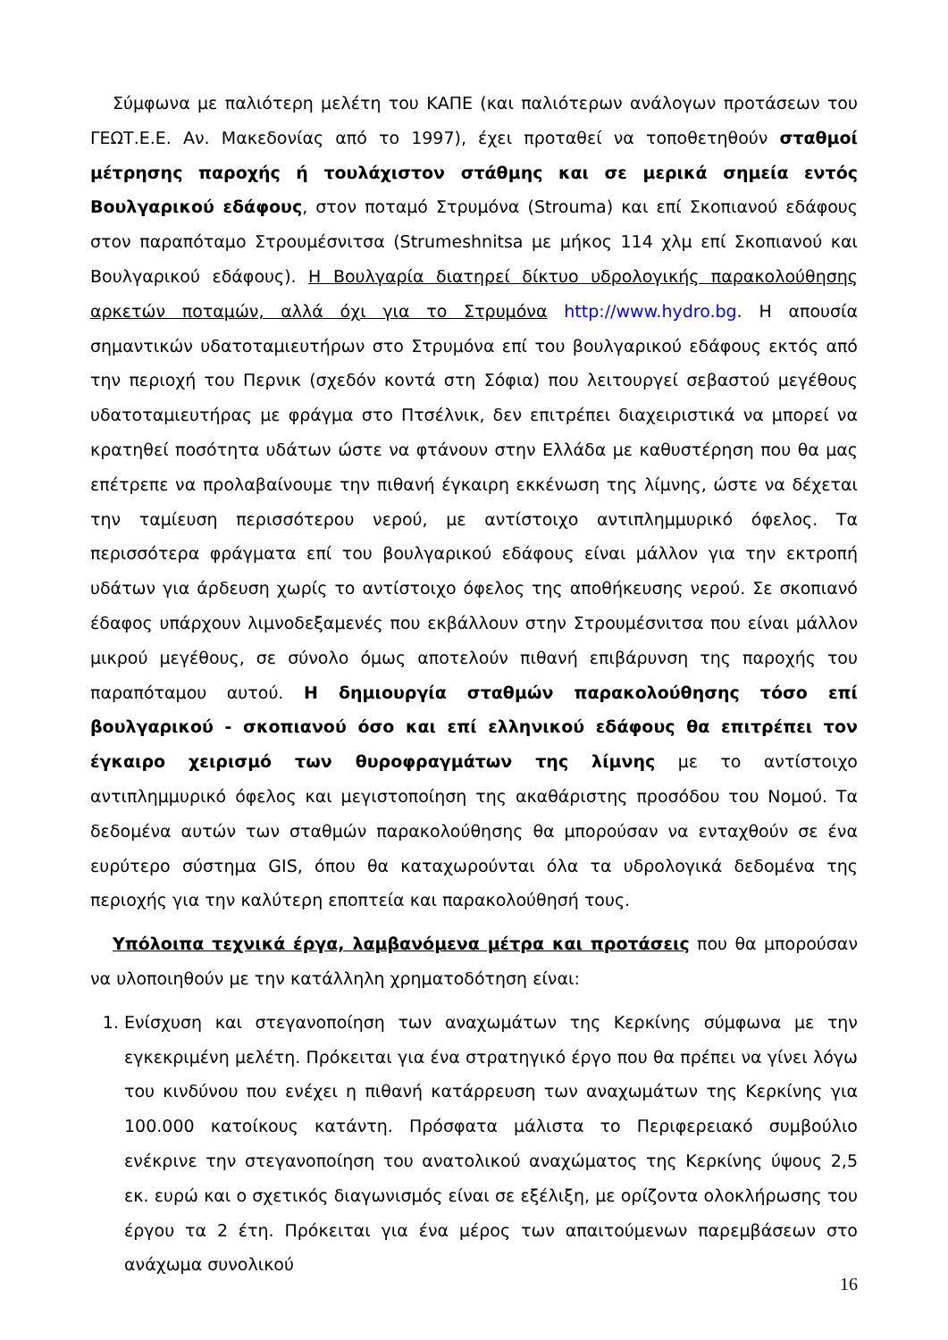Σύμφωνα με παλιότερη μελέτη του ΚΑΠΕ (και παλιότερων ανάλογων προτάσεων του ΓΕΩΤ.Ε.Ε. Αν. Μακεδονίας από το 1997), έχει προταθεί να τοποθετηθούν σταθμοί μέτρησης παροχής ή τουλάχιστον στάθμης και σε μερικά σημεία εντός Βουλγαρικού εδάφους, στον ποταμό Στρυμόνα (Strouma) και επί Σκοπιανού εδάφους στον παραπόταμο Στρουμέσνιτσα (Strumeshnitsa με μήκος 114 χλμ επί Σκοπιανού και Βουλγαρικού εδάφους). Η Βουλγαρία διατηρεί δίκτυο υδρολογικής παρακολούθησης αρκετών ποταμών, αλλά όχι για το Στρυμόνα http://www.hydro.bg. Η απουσία σημαντικών υδατοταμιευτήρων στο Στρυμόνα επί του βουλγαρικού εδάφους εκτός από την περιοχή του Περνικ (σχεδόν κοντά στη Σόφια) που λειτουργεί σεβαστού μεγέθους υδατοταμιευτήρας με φράγμα στο Πτσέλνικ, δεν επιτρέπει διαχειριστικά να μπορεί να κρατηθεί ποσότητα υδάτων ώστε να φτάνουν στην Ελλάδα με καθυστέρηση που θα μας επέτρεπε να προλαβαίνουμε την πιθανή έγκαιρη εκκένωση της λίμνης, ώστε να δέχεται την ταμίευση περισσότερου νερού, με αντίστοιχο αντιπλημμυρικό όφελος. Τα περισσότερα φράγματα επί του βουλγαρικού εδάφους είναι μάλλον για την εκτροπή υδάτων για άρδευση χωρίς το αντίστοιχο όφελος της αποθήκευσης νερού. Σε σκοπιανό έδαφος υπάρχουν λιμνοδεξαμενές που εκβάλλουν στην Στρουμέσνιτσα που είναι μάλλον μικρού μεγέθους, σε σύνολο όμως αποτελούν πιθανή επιβάρυνση της παροχής του παραπόταμου αυτού. Η δημιουργία σταθμών παρακολούθησης τόσο επί βουλγαρικού - σκοπιανού όσο και επί ελληνικού εδάφους θα επιτρέπει τον έγκαιρο χειρισμό των θυροφραγμάτων της λίμνης με το αντίστοιχο αντιπλημμυρικό όφελος και μεγιστοποίηση της ακαθάριστης προσόδου του Νομού. Τα δεδομένα αυτών των σταθμών παρακολούθησης θα μπορούσαν να ενταχθούν σε ένα ευρύτερο σύστημα GIS, όπου θα καταχωρούνται όλα τα υδρολογικά δεδομένα της περιοχής για την καλύτερη εποπτεία και παρακολούθησή τους.
Υπόλοιπα τεχνικά έργα, λαμβανόμενα μέτρα και προτάσεις που θα μπορούσαν να υλοποιηθούν με την κατάλληλη χρηματοδότηση είναι:
1. Ενίσχυση και στεγανοποίηση των αναχωμάτων της Κερκίνης σύμφωνα με την εγκεκριμένη μελέτη. Πρόκειται για ένα στρατηγικό έργο που θα πρέπει να γίνει λόγω του κινδύνου που ενέχει η πιθανή κατάρρευση των αναχωμάτων της Κερκίνης για 100.000 κατοίκους κατάντη. Πρόσφατα μάλιστα το Περιφερειακό συμβούλιο ενέκρινε την στεγανοποίηση του ανατολικού αναχώματος της Κερκίνης ύψους 2,5 εκ. ευρώ και ο σχετικός διαγωνισμός είναι σε εξέλιξη, με ορίζοντα ολοκλήρωσης του έργου τα 2 έτη. Πρόκειται για ένα μέρος των απαιτούμενων παρεμβάσεων στο ανάχωμα συνολικού
16